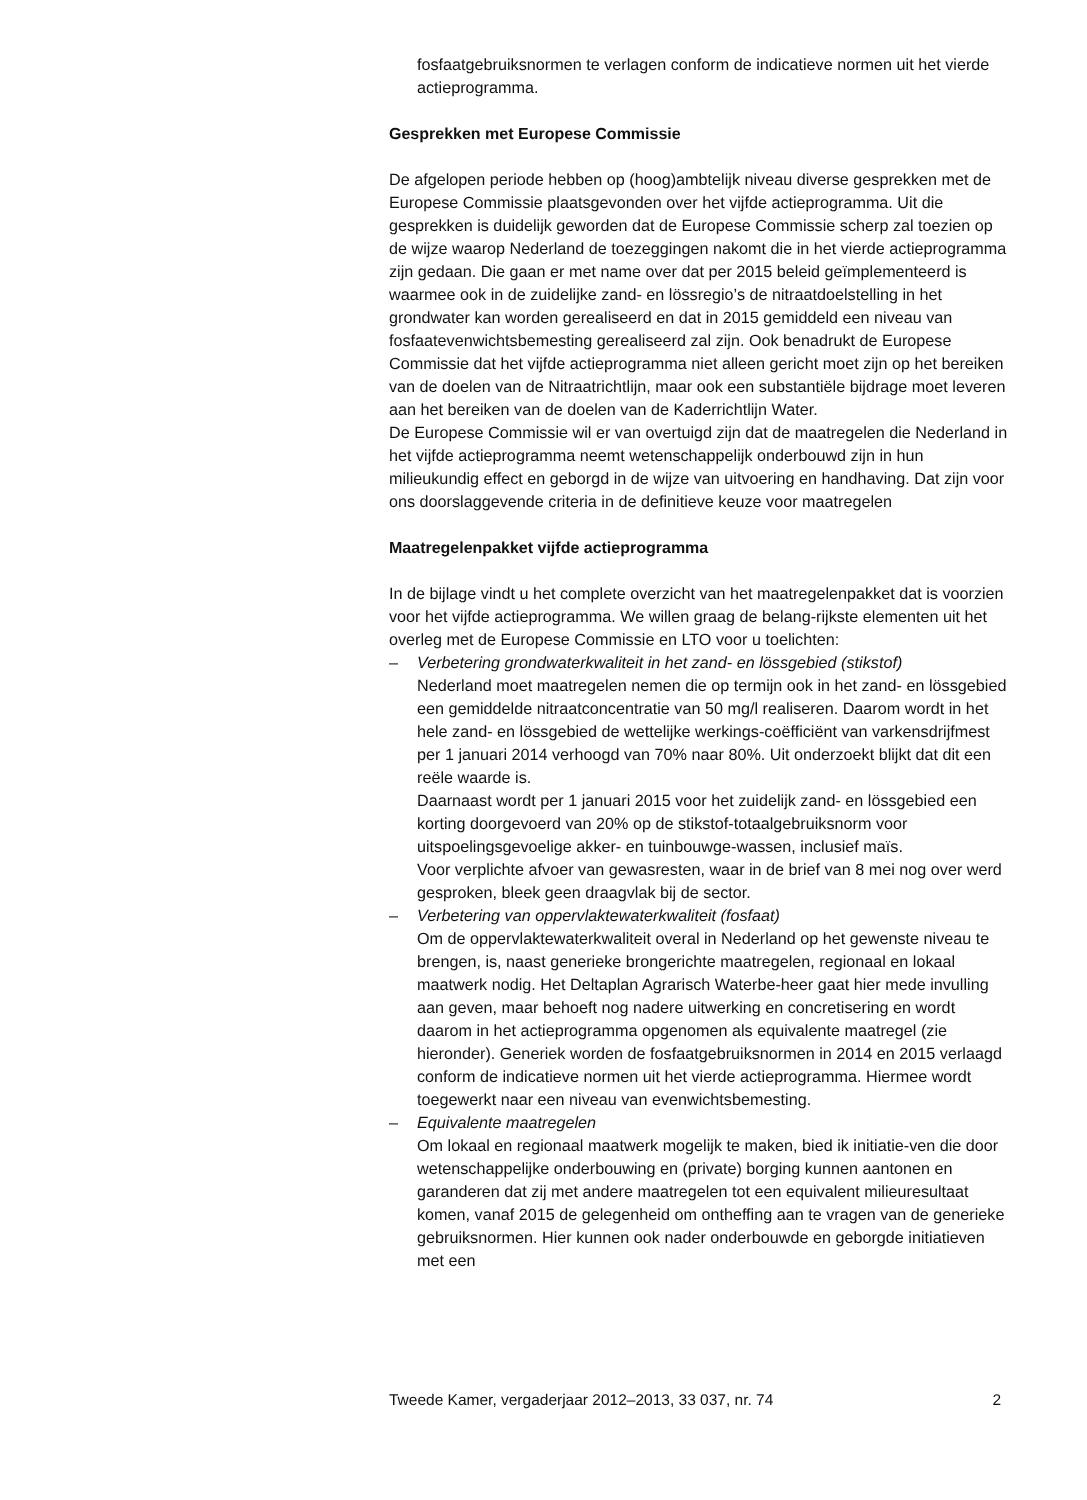fosfaatgebruiksnormen te verlagen conform de indicatieve normen uit het vierde actieprogramma.
Gesprekken met Europese Commissie
De afgelopen periode hebben op (hoog)ambtelijk niveau diverse gesprekken met de Europese Commissie plaatsgevonden over het vijfde actieprogramma. Uit die gesprekken is duidelijk geworden dat de Europese Commissie scherp zal toezien op de wijze waarop Nederland de toezeggingen nakomt die in het vierde actieprogramma zijn gedaan. Die gaan er met name over dat per 2015 beleid geïmplementeerd is waarmee ook in de zuidelijke zand- en lössregio’s de nitraatdoelstelling in het grondwater kan worden gerealiseerd en dat in 2015 gemiddeld een niveau van fosfaatevenwichtsbemesting gerealiseerd zal zijn. Ook benadrukt de Europese Commissie dat het vijfde actieprogramma niet alleen gericht moet zijn op het bereiken van de doelen van de Nitraatrichtlijn, maar ook een substantiële bijdrage moet leveren aan het bereiken van de doelen van de Kaderrichtlijn Water.
De Europese Commissie wil er van overtuigd zijn dat de maatregelen die Nederland in het vijfde actieprogramma neemt wetenschappelijk onderbouwd zijn in hun milieukundig effect en geborgd in de wijze van uitvoering en handhaving. Dat zijn voor ons doorslaggevende criteria in de definitieve keuze voor maatregelen
Maatregelenpakket vijfde actieprogramma
In de bijlage vindt u het complete overzicht van het maatregelenpakket dat is voorzien voor het vijfde actieprogramma. We willen graag de belang-rijkste elementen uit het overleg met de Europese Commissie en LTO voor u toelichten:
– Verbetering grondwaterkwaliteit in het zand- en lössgebied (stikstof)
Nederland moet maatregelen nemen die op termijn ook in het zand- en lössgebied een gemiddelde nitraatconcentratie van 50 mg/l realiseren. Daarom wordt in het hele zand- en lössgebied de wettelijke werkings-coëfficiënt van varkensdrijfmest per 1 januari 2014 verhoogd van 70% naar 80%. Uit onderzoekt blijkt dat dit een reële waarde is.
Daarnaast wordt per 1 januari 2015 voor het zuidelijk zand- en lössgebied een korting doorgevoerd van 20% op de stikstof-totaalgebruiksnorm voor uitspoelingsgevoelige akker- en tuinbouwge-wassen, inclusief maïs.
Voor verplichte afvoer van gewasresten, waar in de brief van 8 mei nog over werd gesproken, bleek geen draagvlak bij de sector.
– Verbetering van oppervlaktewaterkwaliteit (fosfaat)
Om de oppervlaktewaterkwaliteit overal in Nederland op het gewenste niveau te brengen, is, naast generieke brongerichte maatregelen, regionaal en lokaal maatwerk nodig. Het Deltaplan Agrarisch Waterbe-heer gaat hier mede invulling aan geven, maar behoeft nog nadere uitwerking en concretisering en wordt daarom in het actieprogramma opgenomen als equivalente maatregel (zie hieronder). Generiek worden de fosfaatgebruiksnormen in 2014 en 2015 verlaagd conform de indicatieve normen uit het vierde actieprogramma. Hiermee wordt toegewerkt naar een niveau van evenwichtsbemesting.
– Equivalente maatregelen
Om lokaal en regionaal maatwerk mogelijk te maken, bied ik initiatie-ven die door wetenschappelijke onderbouwing en (private) borging kunnen aantonen en garanderen dat zij met andere maatregelen tot een equivalent milieuresultaat komen, vanaf 2015 de gelegenheid om ontheffing aan te vragen van de generieke gebruiksnormen. Hier kunnen ook nader onderbouwde en geborgde initiatieven met een
Tweede Kamer, vergaderjaar 2012–2013, 33 037, nr. 74 2